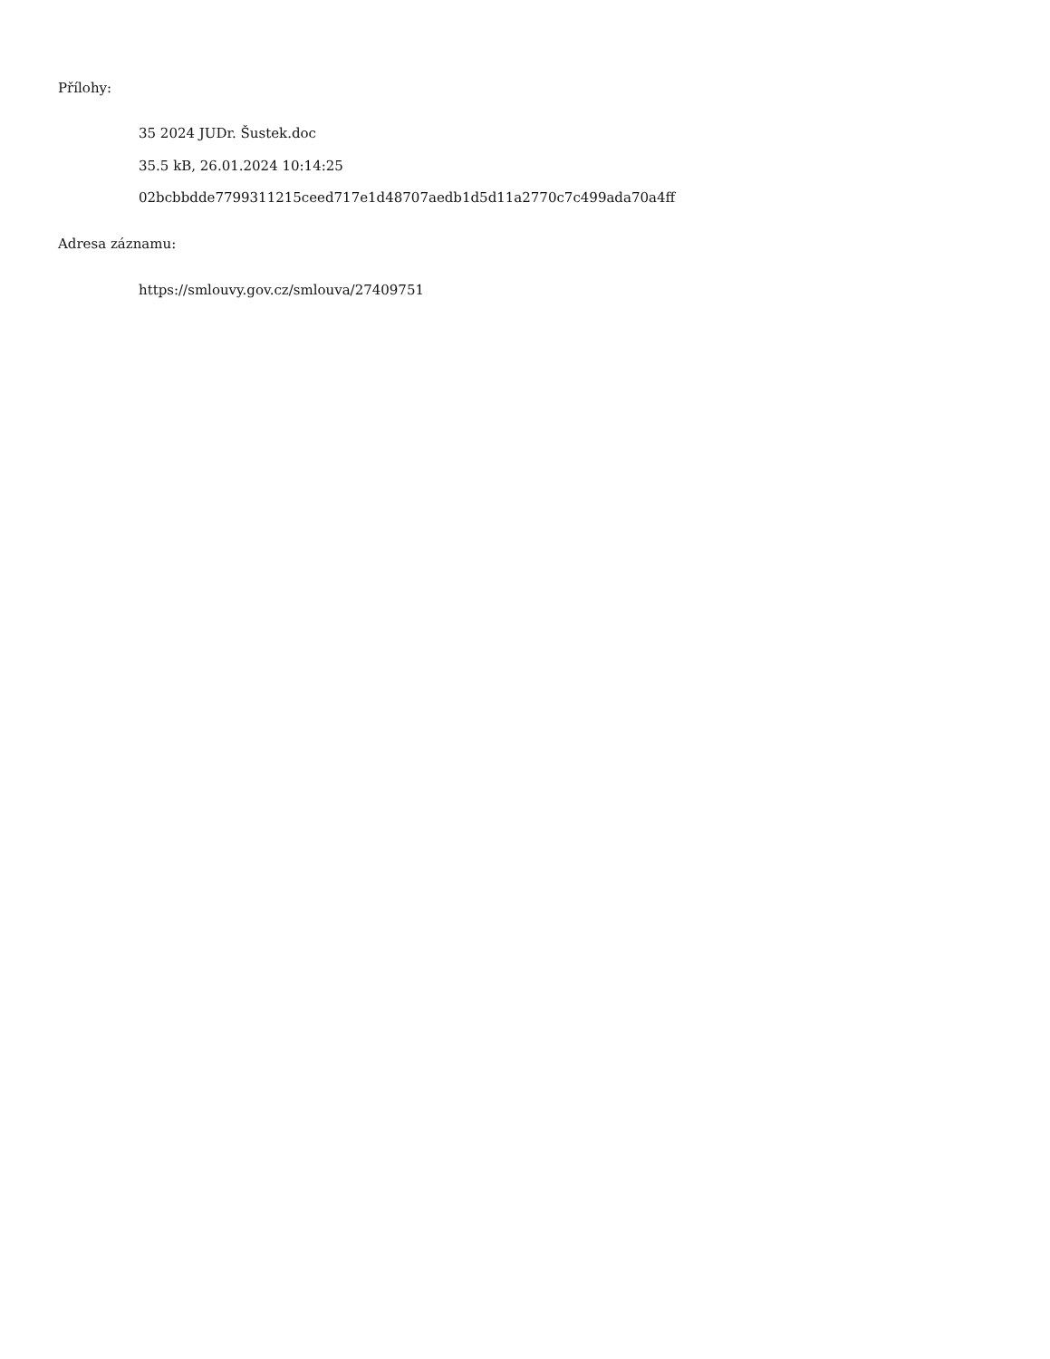Přílohy:
35 2024 JUDr. Šustek.doc
35.5 kB, 26.01.2024 10:14:25
02bcbbdde7799311215ceed717e1d48707aedb1d5d11a2770c7c499ada70a4ff
Adresa záznamu:
https://smlouvy.gov.cz/smlouva/27409751